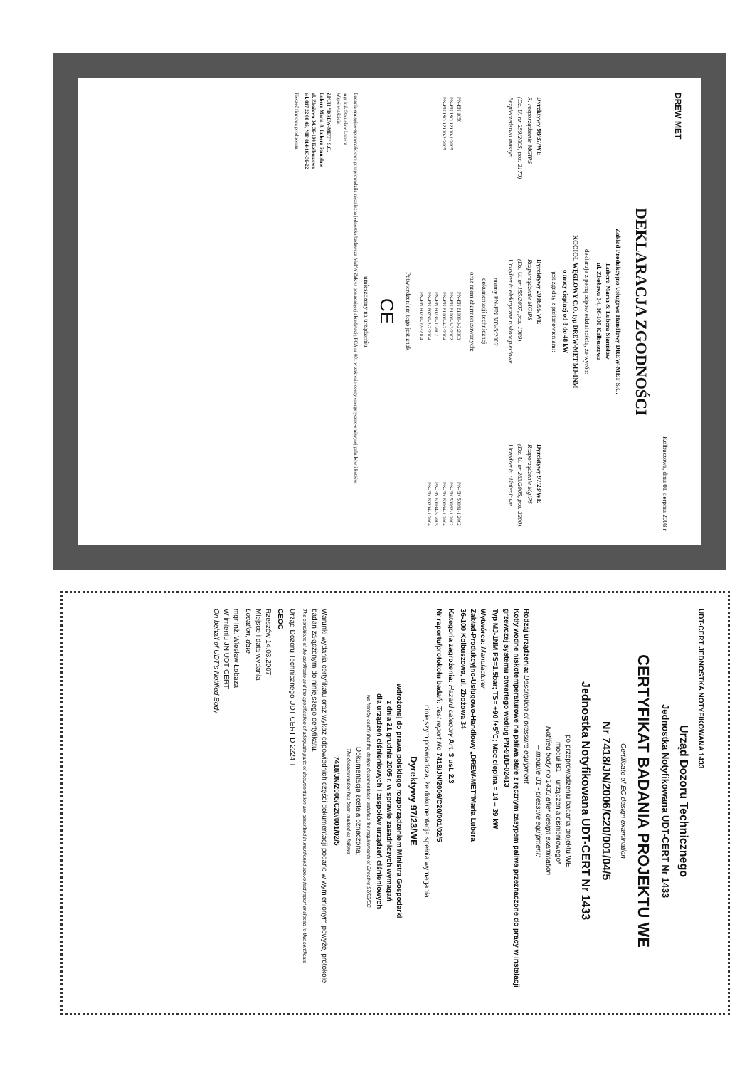DREW MET
Kolbuszowa, dnia 01 sierpnia 2008 r
DEKLARACJA ZGODNOŚCI
Zakład Produkcyjno Usługowo Handlowy DREW-MET S.C.
Lubera Maria & Lubera Stanisław
ul. Zbożowa 34, 36-100 Kolbuszowa
deklaruje z pełną odpowiedzialnością, że wyrób:
KOCIOŁ WĘGLOWY C.O. typ DREW-MET MJ-1NM
o mocy cieplnej od 8 do 48 kW
jest zgodny z postanowieniami:
Dyrektywy 98/37/WE
R. rozporządzenie MGIPS
(Dz. U. nr 259/2005, poz. 2170)
Bezpieczeństwo maszyn
Dyrektywy 2006/95/WE
Rozporządzenie MGiPS
(Dz. U. nr 155/2007, poz. 1089)
Urządzenia elektryczne niskonapięciowe
Dyrektywy 97/23/WE
Rozporządzenie MgiPS
(Dz. U. nr 263/2005, poz. 2200)
Urządzenia ciśnieniowe
normy PN-EN 303-5:2002
dokumentacji technicznej
oraz norm zharmonizowanych:
PN-EN 1050
PN-EN ISO 12100-1:2005
PN-EN ISO 12100-2:2005
PN-EN 61000-3-2:2003
PN-EN 61000-3-3:2002
PN-EN 61000-4-2:2004
PN-EN 60730-1:2002
PN-EN 60730-2-2:2004
PN-EN 60730-2-9:2004
PN-EN 50081-1:2002
PN-EN 50082-1:2002
PN-EN 60034-1:2004
PN-EN 60034-5:2005
PN-EN 60204-1:2004
Potwierdzeniem tego jest znak
CE
umieszczony na urządzeniu
Badania emisyjno-sprawnościowe przeprowadziła niezależna jednostka badawcza MaPW Zakres posiadającej akredytację PCA nr 081 w zakresie oceny energetyczno-emisyjnej palników i kotłów.
mgr inż. Stanisław Lubera
Współwłaściciel
ZPUH "DREW-MET" S.C.
Lubera Maria & Lubera Stanisław
ul. Zbożowa 34, 36-100 Kolbuszowa
tel. 017 22 80 45; NIP 814-163-36-22
Pieczęć firmowa producenta
UDT-CERT JEDNOSTKA NOTYFIKOWANA 1433
Urząd Dozoru Technicznego
Jednostka Notyfikowana UDT-CERT Nr 1433
CERTYFIKAT BADANIA PROJEKTU WE
Certificate of EC design examination
Nr 7418/JN/2006/C20/001/04/5
Jednostka Notyfikowana UDT-CERT Nr 1433
po przeprowadzeniu badania projektu WE
- moduł B1 – urządzenia ciśnieniowego*
Notified body no 1433 after design examination
– module B1 - pressure equipment:
Rodzaj urządzenia: Description of pressure equipment
Kotły wodne niskotemperaturowe na paliwa stałe z ręcznym zasypem paliwa przeznaczone do pracy w instalacji grzewczej systemu otwartego według PN-91/B-02413
Typ MJ-1NM PS=1,5bar; TS= +90 /+5<sup>o</sup>C; Moc cieplna = 14 – 39 kW
Wytwórca: Manufacturer
Zakład-Produkcyjno-Usługowo-Handlowy „DREW-MET"Maria Lubera
36-100 Kolbuszowa, ul. Zbożowa 34
Kategoria zagrożenia: Hazard category Art. 3 ust. 2.3
Nr raportu/protokołu badań: Test report No 7418/JN/2006/C20/001/02/5
niniejszym poświadcza, że dokumentacja spełnia wymagania
Dyrektywy 97/23/WE
wdrożonej do prawa polskiego rozporządzeniem Ministra Gospodarki
z dnia 21 grudnia 2005 r. w sprawie zasadniczych wymagań
dla urządzeń ciśnieniowych i zespołów urządzeń ciśnieniowych
we hereby certify that the design documentation satisfies the requirements of Directive 97/23/EC
Dokumentacja została oznaczona:
The documentation has been marked as follows
7418/JN/2006/C20/001/02/5
Warunki wydania certyfikatu oraz wykaz odpowiednich części dokumentacji podano w wymienionym powyżej protokole badań załączonym do niniejszego certyfikatu.
The conditions of the certificate and the specification of adequate parts of documentation are described in mentioned above test report enclosed to this certificate
Urząd Dozoru Technicznego UDT-CERT D 2224 T
CEOC
Rzeszów 14.03.2007
Miejsce i data wydania
Location, date
mgr inż. Wiesław Łobaza
W imieniu JN UDT-CERT
On behalf of UDT's Notified Body